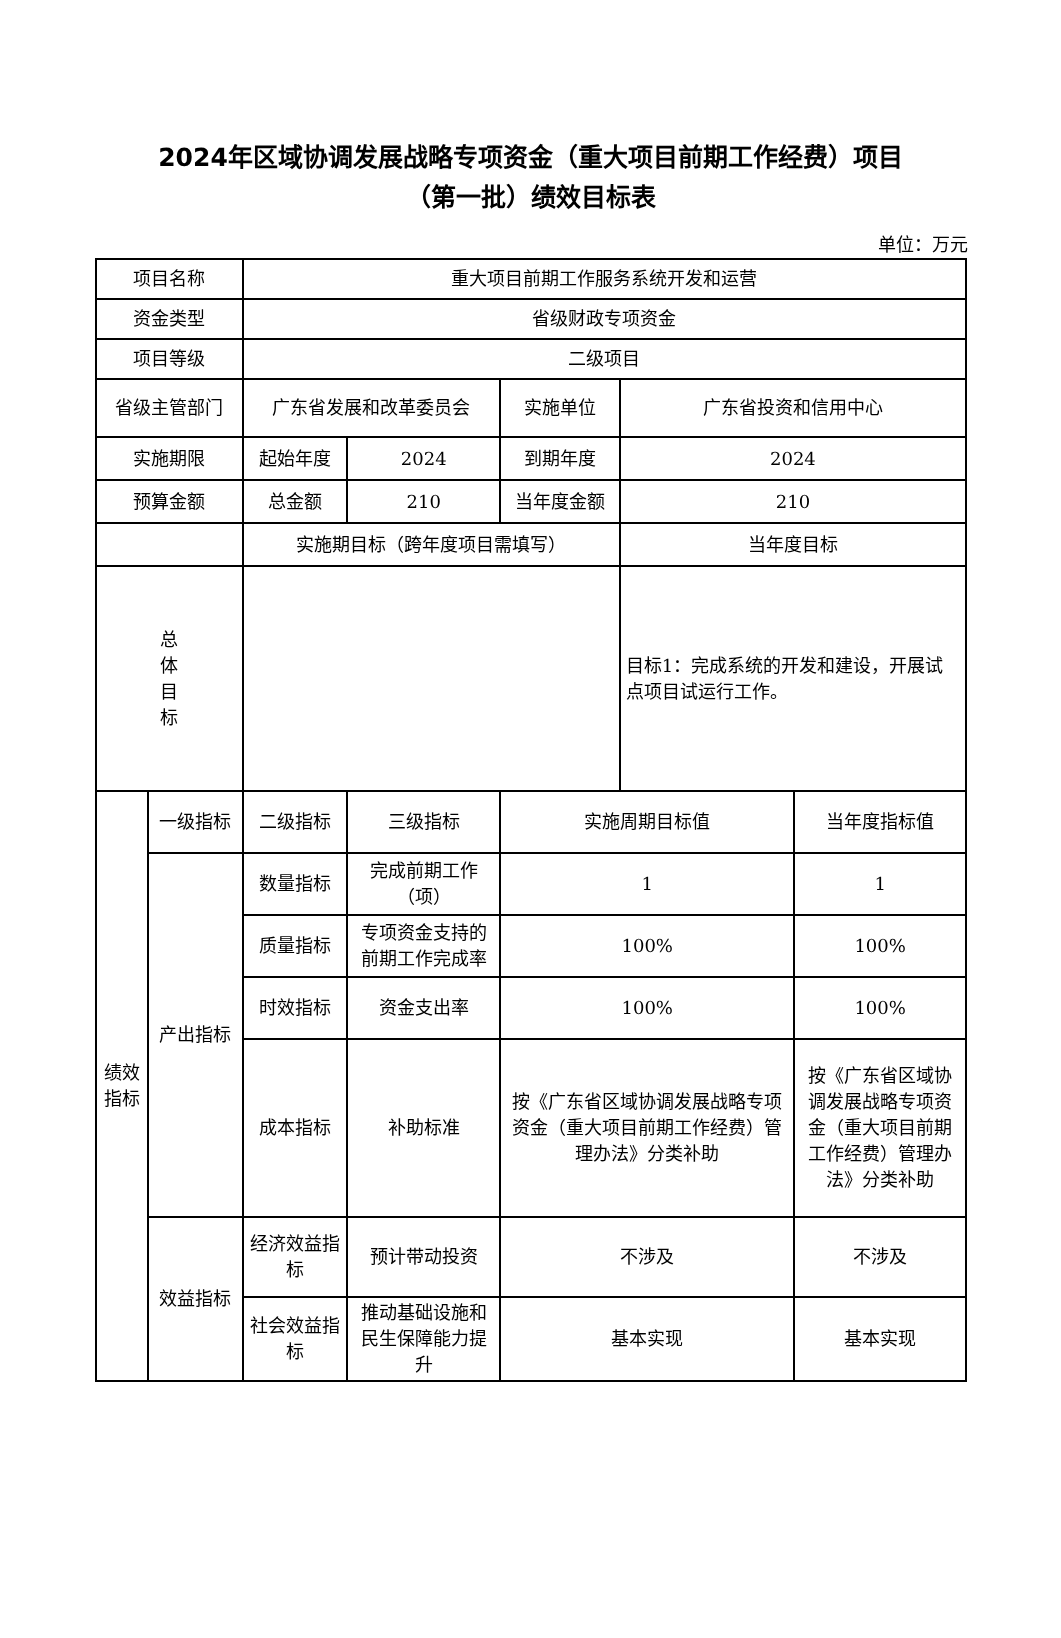2024年区域协调发展战略专项资金（重大项目前期工作经费）项目
（第一批）绩效目标表
单位：万元
| 项目名称 | | 重大项目前期工作服务系统开发和运营 | | | | |
| 资金类型 | | 省级财政专项资金 | | | | |
| 项目等级 | | 二级项目 | | | | |
| 省级主管部门 | | 广东省发展和改革委员会 | | 实施单位 | 广东省投资和信用中心 | |
| 实施期限 | | 起始年度 | 2024 | 到期年度 | 2024 | |
| 预算金额 | | 总金额 | 210 | 当年度金额 | 210 | |
| | | 实施期目标（跨年度项目需填写） | | | 当年度目标 | |
| 总 体 目 标 | | | | | 目标1：完成系统的开发和建设，开展试点项目试运行工作。 | |
| 绩效 指标 | 一级指标 | 二级指标 | 三级指标 | 实施周期目标值 | | 当年度指标值 |
| | 产出指标 | 数量指标 | 完成前期工作（项） | 1 | | 1 |
| | | 质量指标 | 专项资金支持的前期工作完成率 | 100% | | 100% |
| | | 时效指标 | 资金支出率 | 100% | | 100% |
| | | 成本指标 | 补助标准 | 按《广东省区域协调发展战略专项资金（重大项目前期工作经费）管理办法》分类补助 | | 按《广东省区域协调发展战略专项资金（重大项目前期工作经费）管理办法》分类补助 |
| | 效益指标 | 经济效益指标 | 预计带动投资 | 不涉及 | | 不涉及 |
| | | 社会效益指标 | 推动基础设施和民生保障能力提升 | 基本实现 | | 基本实现 |